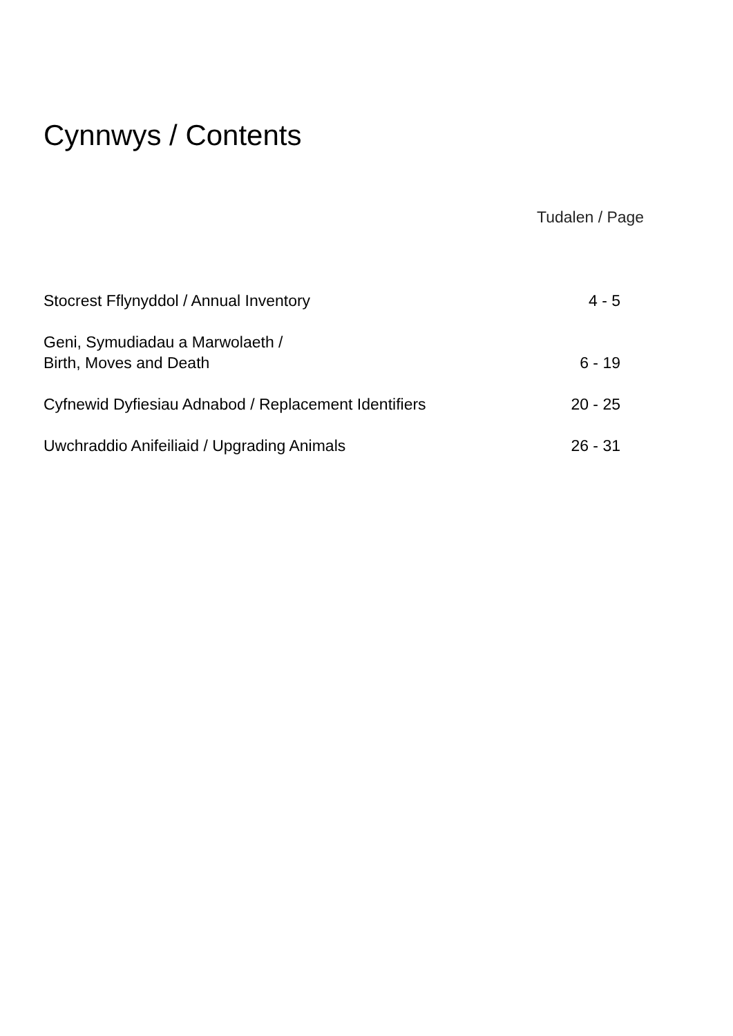Cynnwys / Contents
Tudalen / Page
Stocrest Fflynyddol / Annual Inventory 4 - 5
Geni, Symudiadau a Marwolaeth /
Birth, Moves and Death 6 - 19
Cyfnewid Dyfiesiau Adnabod / Replacement Identifiers 20 - 25
Uwchraddio Anifeiliaid / Upgrading Animals 26 - 31